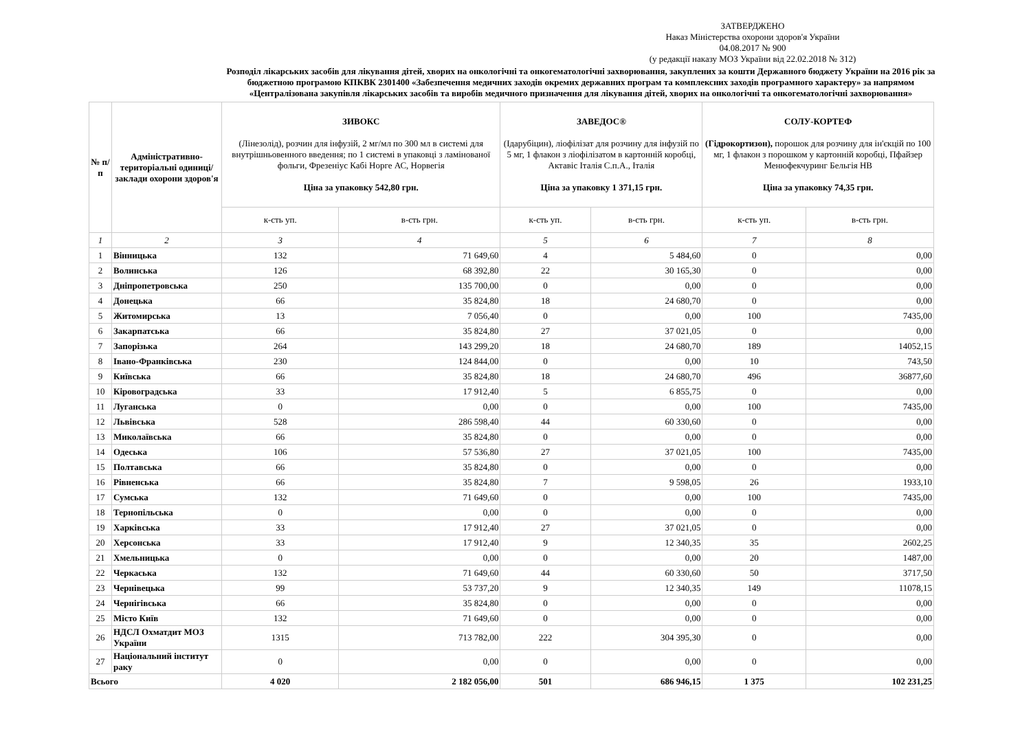ЗАТВЕРДЖЕНО
Наказ Міністерства охорони здоров'я України
04.08.2017 № 900
(у редакції наказу МОЗ України від 22.02.2018 № 312)
Розподіл лікарських засобів для лікування дітей, хворих на онкологічні та онкогематологічні захворювання, закуплених за кошти Державного бюджету України на 2016 рік за бюджетною програмою КПКВК 2301400 «Забезпечення медичних заходів окремих державних програм та комплексних заходів програмного характеру» за напрямом «Централізована закупівля лікарських засобів та виробів медичного призначення для лікування дітей, хворих на онкологічні та онкогематологічні захворювання»
| № п/п | Адміністративно-територіальні одиниці/заклади охорони здоров'я | ЗИВОКС (Лінезолід), розчин для інфузій, 2 мг/мл по 300 мл в системі для внутрішньовенного введення; по 1 системі в упаковці з ламінованої фольги, Фрезеніус Кабі Норге АС, Норвегія Ціна за упаковку 542,80 грн. | | ЗАВЕДОС® (Ідарубіцин), ліофілізат для розчину для інфузій по 5 мг, 1 флакон з ліофілізатом в картонній коробці, Актавіс Італія С.п.А., Італія Ціна за упаковку 1 371,15 грн. | | СОЛУ-КОРТЕФ (Гідрокортизон), порошок для розчину для ін'єкцій по 100 мг, 1 флакон з порошком у картонній коробці, Пфайзер Менюфекчуринг Бельгія НВ Ціна за упаковку 74,35 грн. | |
| --- | --- | --- | --- | --- | --- | --- | --- |
| | | к-сть уп. | в-сть грн. | к-сть уп. | в-сть грн. | к-сть уп. | в-сть грн. |
| 1 | 2 | 3 | 4 | 5 | 6 | 7 | 8 |
| 1 | Вінницька | 132 | 71 649,60 | 4 | 5 484,60 | 0 | 0,00 |
| 2 | Волинська | 126 | 68 392,80 | 22 | 30 165,30 | 0 | 0,00 |
| 3 | Дніпропетровська | 250 | 135 700,00 | 0 | 0,00 | 0 | 0,00 |
| 4 | Донецька | 66 | 35 824,80 | 18 | 24 680,70 | 0 | 0,00 |
| 5 | Житомирська | 13 | 7 056,40 | 0 | 0,00 | 100 | 7435,00 |
| 6 | Закарпатська | 66 | 35 824,80 | 27 | 37 021,05 | 0 | 0,00 |
| 7 | Запорізька | 264 | 143 299,20 | 18 | 24 680,70 | 189 | 14052,15 |
| 8 | Івано-Франківська | 230 | 124 844,00 | 0 | 0,00 | 10 | 743,50 |
| 9 | Київська | 66 | 35 824,80 | 18 | 24 680,70 | 496 | 36877,60 |
| 10 | Кіровоградська | 33 | 17 912,40 | 5 | 6 855,75 | 0 | 0,00 |
| 11 | Луганська | 0 | 0,00 | 0 | 0,00 | 100 | 7435,00 |
| 12 | Львівська | 528 | 286 598,40 | 44 | 60 330,60 | 0 | 0,00 |
| 13 | Миколаївська | 66 | 35 824,80 | 0 | 0,00 | 0 | 0,00 |
| 14 | Одеська | 106 | 57 536,80 | 27 | 37 021,05 | 100 | 7435,00 |
| 15 | Полтавська | 66 | 35 824,80 | 0 | 0,00 | 0 | 0,00 |
| 16 | Рівненська | 66 | 35 824,80 | 7 | 9 598,05 | 26 | 1933,10 |
| 17 | Сумська | 132 | 71 649,60 | 0 | 0,00 | 100 | 7435,00 |
| 18 | Тернопільська | 0 | 0,00 | 0 | 0,00 | 0 | 0,00 |
| 19 | Харківська | 33 | 17 912,40 | 27 | 37 021,05 | 0 | 0,00 |
| 20 | Херсонська | 33 | 17 912,40 | 9 | 12 340,35 | 35 | 2602,25 |
| 21 | Хмельницька | 0 | 0,00 | 0 | 0,00 | 20 | 1487,00 |
| 22 | Черкаська | 132 | 71 649,60 | 44 | 60 330,60 | 50 | 3717,50 |
| 23 | Чернівецька | 99 | 53 737,20 | 9 | 12 340,35 | 149 | 11078,15 |
| 24 | Чернігівська | 66 | 35 824,80 | 0 | 0,00 | 0 | 0,00 |
| 25 | Місто Київ | 132 | 71 649,60 | 0 | 0,00 | 0 | 0,00 |
| 26 | НДСЛ Охматдит МОЗ України | 1315 | 713 782,00 | 222 | 304 395,30 | 0 | 0,00 |
| 27 | Національний інститут раку | 0 | 0,00 | 0 | 0,00 | 0 | 0,00 |
| Всього | | 4 020 | 2 182 056,00 | 501 | 686 946,15 | 1 375 | 102 231,25 |